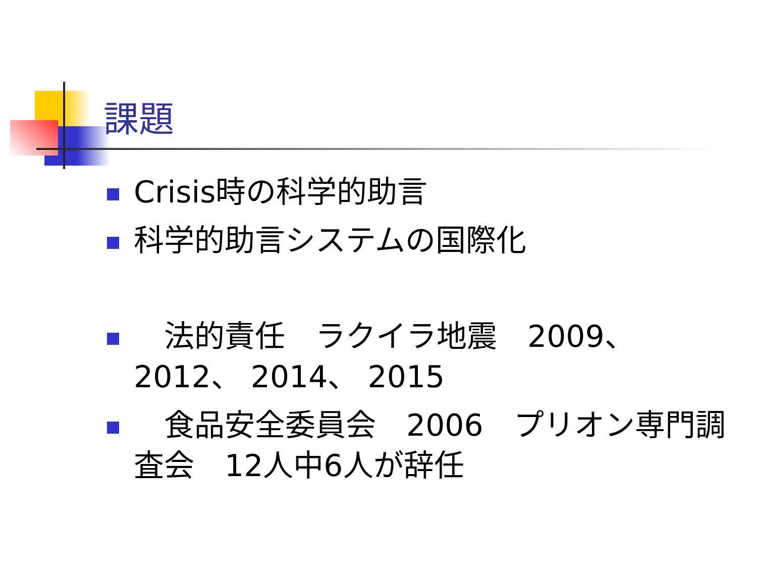課題
Crisis時の科学的助言
科学的助言システムの国際化
　法的責任　ラクイラ地震　2009、 2012、 2014、 2015
　食品安全委員会　2006　プリオン専門調査会　12人中6人が辞任